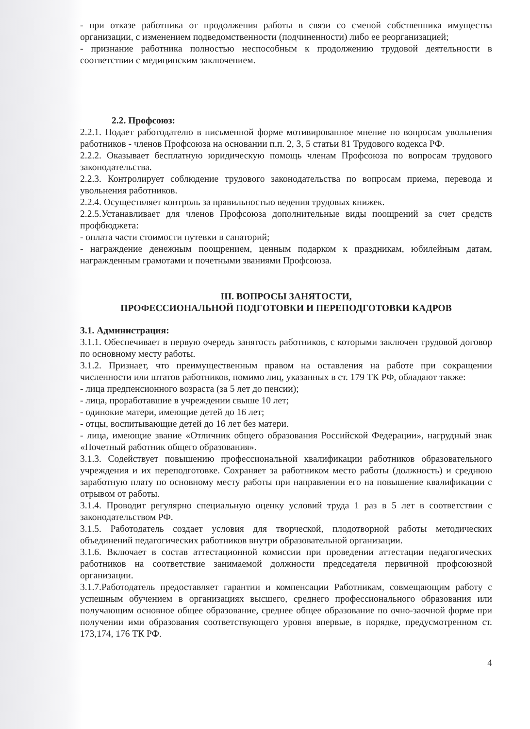- при отказе работника от продолжения работы в связи со сменой собственника имущества организации, с изменением подведомственности (подчиненности) либо ее реорганизацией;
- признание работника полностью неспособным к продолжению трудовой деятельности в соответствии с медицинским заключением.
2.2. Профсоюз:
2.2.1. Подает работодателю в письменной форме мотивированное мнение по вопросам увольнения работников - членов Профсоюза на основании п.п. 2, 3, 5 статьи 81 Трудового кодекса РФ.
2.2.2. Оказывает бесплатную юридическую помощь членам Профсоюза по вопросам трудового законодательства.
2.2.3. Контролирует соблюдение трудового законодательства по вопросам приема, перевода и увольнения работников.
2.2.4. Осуществляет контроль за правильностью ведения трудовых книжек.
2.2.5.Устанавливает для членов Профсоюза дополнительные виды поощрений за счет средств профбюджета:
- оплата части стоимости путевки в санаторий;
- награждение денежным поощрением, ценным подарком к праздникам, юбилейным датам, награжденным грамотами и почетными званиями Профсоюза.
III. ВОПРОСЫ ЗАНЯТОСТИ,
ПРОФЕССИОНАЛЬНОЙ ПОДГОТОВКИ И ПЕРЕПОДГОТОВКИ КАДРОВ
3.1. Администрация:
3.1.1. Обеспечивает в первую очередь занятость работников, с которыми заключен трудовой договор по основному месту работы.
3.1.2. Признает, что преимущественным правом на оставления на работе при сокращении численности или штатов работников, помимо лиц, указанных в ст. 179 ТК РФ, обладают также:
- лица предпенсионного возраста (за 5 лет до пенсии);
- лица, проработавшие в учреждении свыше 10 лет;
- одинокие матери, имеющие детей до 16 лет;
- отцы, воспитывающие детей до 16 лет без матери.
- лица, имеющие звание «Отличник общего образования Российской Федерации», нагрудный знак «Почетный работник общего образования».
3.1.3. Содействует повышению профессиональной квалификации работников образовательного учреждения и их переподготовке. Сохраняет за работником место работы (должность) и среднюю заработную плату по основному месту работы при направлении его на повышение квалификации с отрывом от работы.
3.1.4. Проводит регулярно специальную оценку условий труда 1 раз в 5 лет в соответствии с законодательством РФ.
3.1.5. Работодатель создает условия для творческой, плодотворной работы методических объединений педагогических работников внутри образовательной организации.
3.1.6. Включает в состав аттестационной комиссии при проведении аттестации педагогических работников на соответствие занимаемой должности председателя первичной профсоюзной организации.
3.1.7.Работодатель предоставляет гарантии и компенсации Работникам, совмещающим работу с успешным обучением в организациях высшего, среднего профессионального образования или получающим основное общее образование, среднее общее образование по очно-заочной форме при получении ими образования соответствующего уровня впервые, в порядке, предусмотренном ст. 173,174, 176 ТК РФ.
4